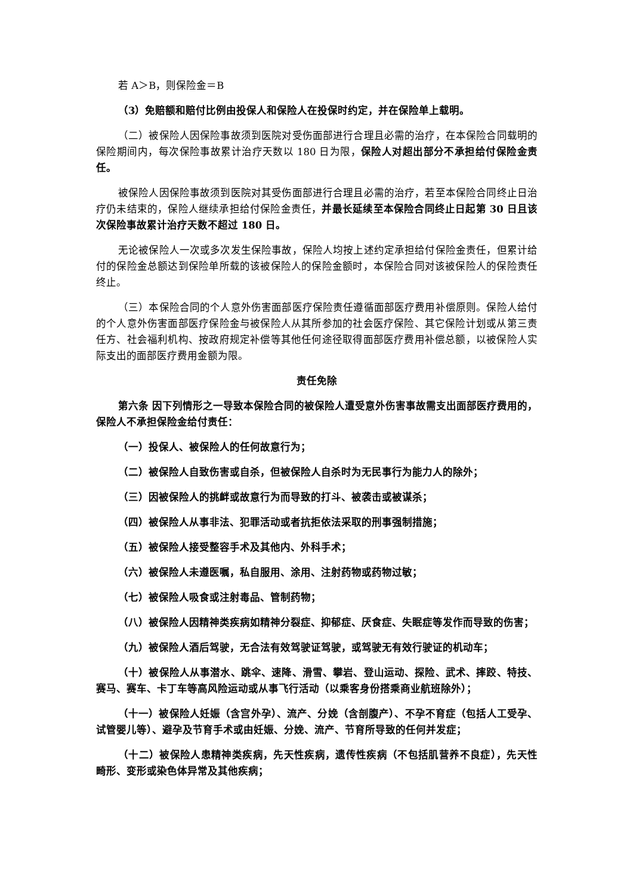若 A＞B，则保险金＝B
（3）免赔额和赔付比例由投保人和保险人在投保时约定，并在保险单上载明。
（二）被保险人因保险事故须到医院对受伤面部进行合理且必需的治疗，在本保险合同载明的保险期间内，每次保险事故累计治疗天数以 180 日为限，保险人对超出部分不承担给付保险金责任。
被保险人因保险事故须到医院对其受伤面部进行合理且必需的治疗，若至本保险合同终止日治疗仍未结束的，保险人继续承担给付保险金责任，并最长延续至本保险合同终止日起第 30 日且该次保险事故累计治疗天数不超过 180 日。
无论被保险人一次或多次发生保险事故，保险人均按上述约定承担给付保险金责任，但累计给付的保险金总额达到保险单所载的该被保险人的保险金额时，本保险合同对该被保险人的保险责任终止。
（三）本保险合同的个人意外伤害面部医疗保险责任遵循面部医疗费用补偿原则。保险人给付的个人意外伤害面部医疗保险金与被保险人从其所参加的社会医疗保险、其它保险计划或从第三责任方、社会福利机构、按政府规定补偿等其他任何途径取得面部医疗费用补偿总额，以被保险人实际支出的面部医疗费用金额为限。
责任免除
第六条 因下列情形之一导致本保险合同的被保险人遭受意外伤害事故需支出面部医疗费用的，保险人不承担保险金给付责任：
（一）投保人、被保险人的任何故意行为；
（二）被保险人自致伤害或自杀，但被保险人自杀时为无民事行为能力人的除外；
（三）因被保险人的挑衅或故意行为而导致的打斗、被袭击或被谋杀；
（四）被保险人从事非法、犯罪活动或者抗拒依法采取的刑事强制措施；
（五）被保险人接受整容手术及其他内、外科手术；
（六）被保险人未遵医嘱，私自服用、涂用、注射药物或药物过敏；
（七）被保险人吸食或注射毒品、管制药物；
（八）被保险人因精神类疾病如精神分裂症、抑郁症、厌食症、失眠症等发作而导致的伤害；
（九）被保险人酒后驾驶，无合法有效驾驶证驾驶，或驾驶无有效行驶证的机动车；
（十）被保险人从事潜水、跳伞、速降、滑雪、攀岩、登山运动、探险、武术、摔跤、特技、赛马、赛车、卡丁车等高风险运动或从事飞行活动（以乘客身份搭乘商业航班除外）；
（十一）被保险人妊娠（含宫外孕）、流产、分娩（含剖腹产）、不孕不育症（包括人工受孕、试管婴儿等）、避孕及节育手术或由妊娠、分娩、流产、节育所导致的任何并发症；
（十二）被保险人患精神类疾病，先天性疾病，遗传性疾病（不包括肌营养不良症），先天性畸形、变形或染色体异常及其他疾病；